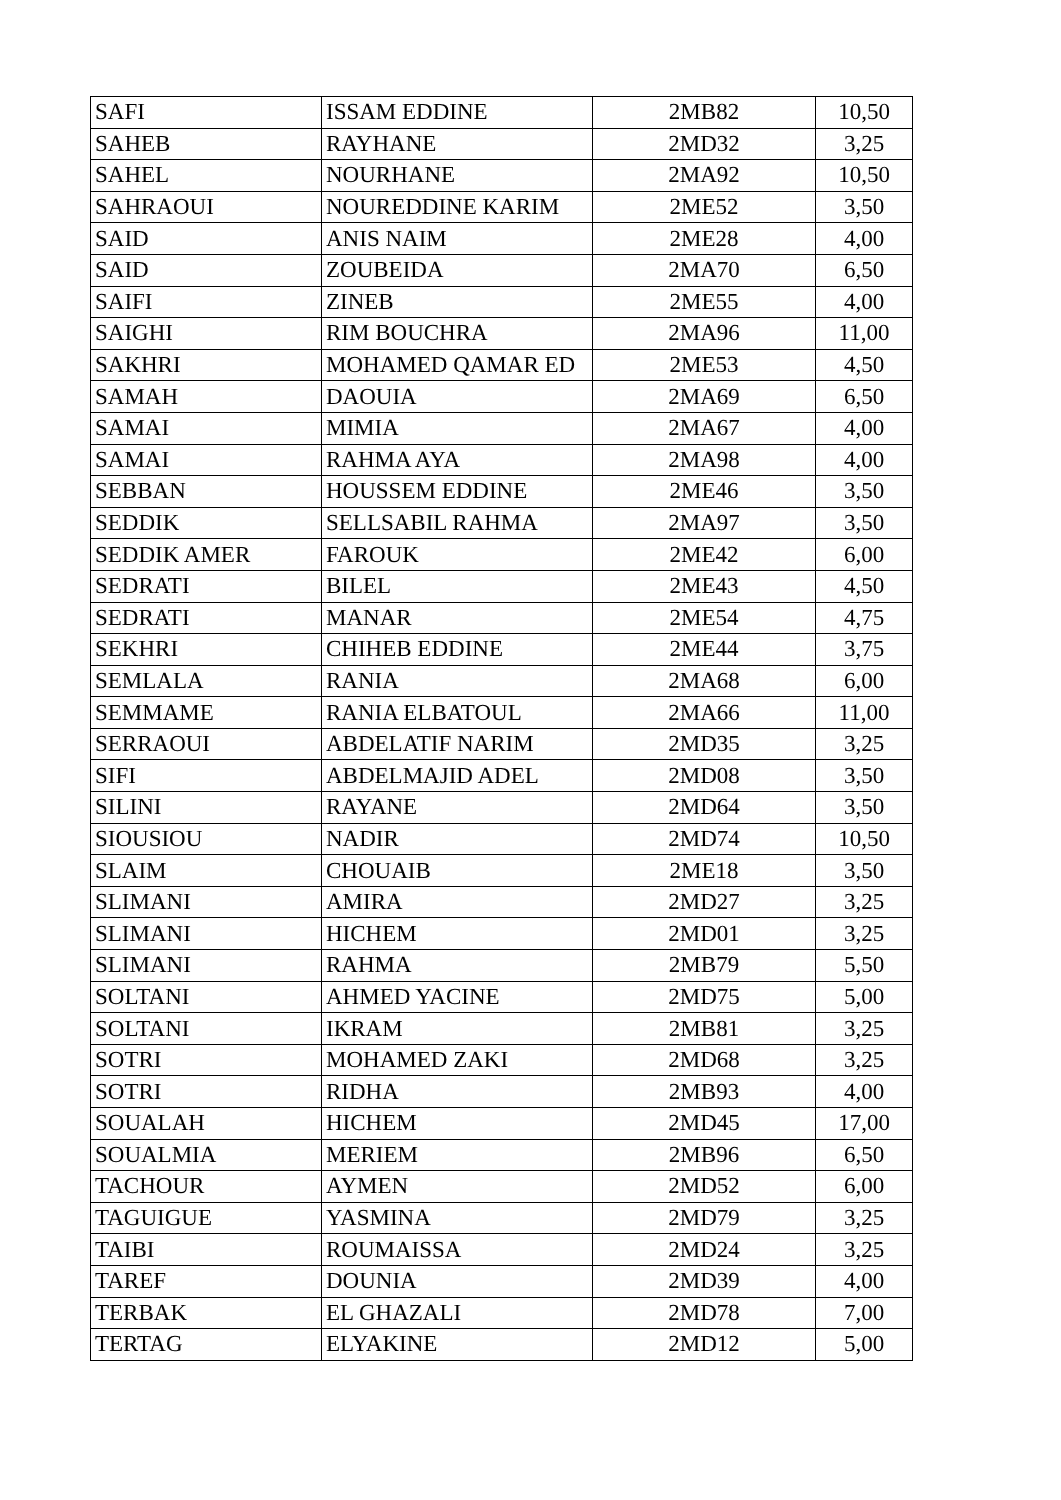| SAFI | ISSAM EDDINE | 2MB82 | 10,50 |
| SAHEB | RAYHANE | 2MD32 | 3,25 |
| SAHEL | NOURHANE | 2MA92 | 10,50 |
| SAHRAOUI | NOUREDDINE KARIM | 2ME52 | 3,50 |
| SAID | ANIS NAIM | 2ME28 | 4,00 |
| SAID | ZOUBEIDA | 2MA70 | 6,50 |
| SAIFI | ZINEB | 2ME55 | 4,00 |
| SAIGHI | RIM BOUCHRA | 2MA96 | 11,00 |
| SAKHRI | MOHAMED QAMAR ED | 2ME53 | 4,50 |
| SAMAH | DAOUIA | 2MA69 | 6,50 |
| SAMAI | MIMIA | 2MA67 | 4,00 |
| SAMAI | RAHMA AYA | 2MA98 | 4,00 |
| SEBBAN | HOUSSEM EDDINE | 2ME46 | 3,50 |
| SEDDIK | SELLSABIL RAHMA | 2MA97 | 3,50 |
| SEDDIK AMER | FAROUK | 2ME42 | 6,00 |
| SEDRATI | BILEL | 2ME43 | 4,50 |
| SEDRATI | MANAR | 2ME54 | 4,75 |
| SEKHRI | CHIHEB EDDINE | 2ME44 | 3,75 |
| SEMLALA | RANIA | 2MA68 | 6,00 |
| SEMMAME | RANIA ELBATOUL | 2MA66 | 11,00 |
| SERRAOUI | ABDELATIF NARIM | 2MD35 | 3,25 |
| SIFI | ABDELMAJID ADEL | 2MD08 | 3,50 |
| SILINI | RAYANE | 2MD64 | 3,50 |
| SIOUSIOU | NADIR | 2MD74 | 10,50 |
| SLAIM | CHOUAIB | 2ME18 | 3,50 |
| SLIMANI | AMIRA | 2MD27 | 3,25 |
| SLIMANI | HICHEM | 2MD01 | 3,25 |
| SLIMANI | RAHMA | 2MB79 | 5,50 |
| SOLTANI | AHMED YACINE | 2MD75 | 5,00 |
| SOLTANI | IKRAM | 2MB81 | 3,25 |
| SOTRI | MOHAMED ZAKI | 2MD68 | 3,25 |
| SOTRI | RIDHA | 2MB93 | 4,00 |
| SOUALAH | HICHEM | 2MD45 | 17,00 |
| SOUALMIA | MERIEM | 2MB96 | 6,50 |
| TACHOUR | AYMEN | 2MD52 | 6,00 |
| TAGUIGUE | YASMINA | 2MD79 | 3,25 |
| TAIBI | ROUMAISSA | 2MD24 | 3,25 |
| TAREF | DOUNIA | 2MD39 | 4,00 |
| TERBAK | EL GHAZALI | 2MD78 | 7,00 |
| TERTAG | ELYAKINE | 2MD12 | 5,00 |